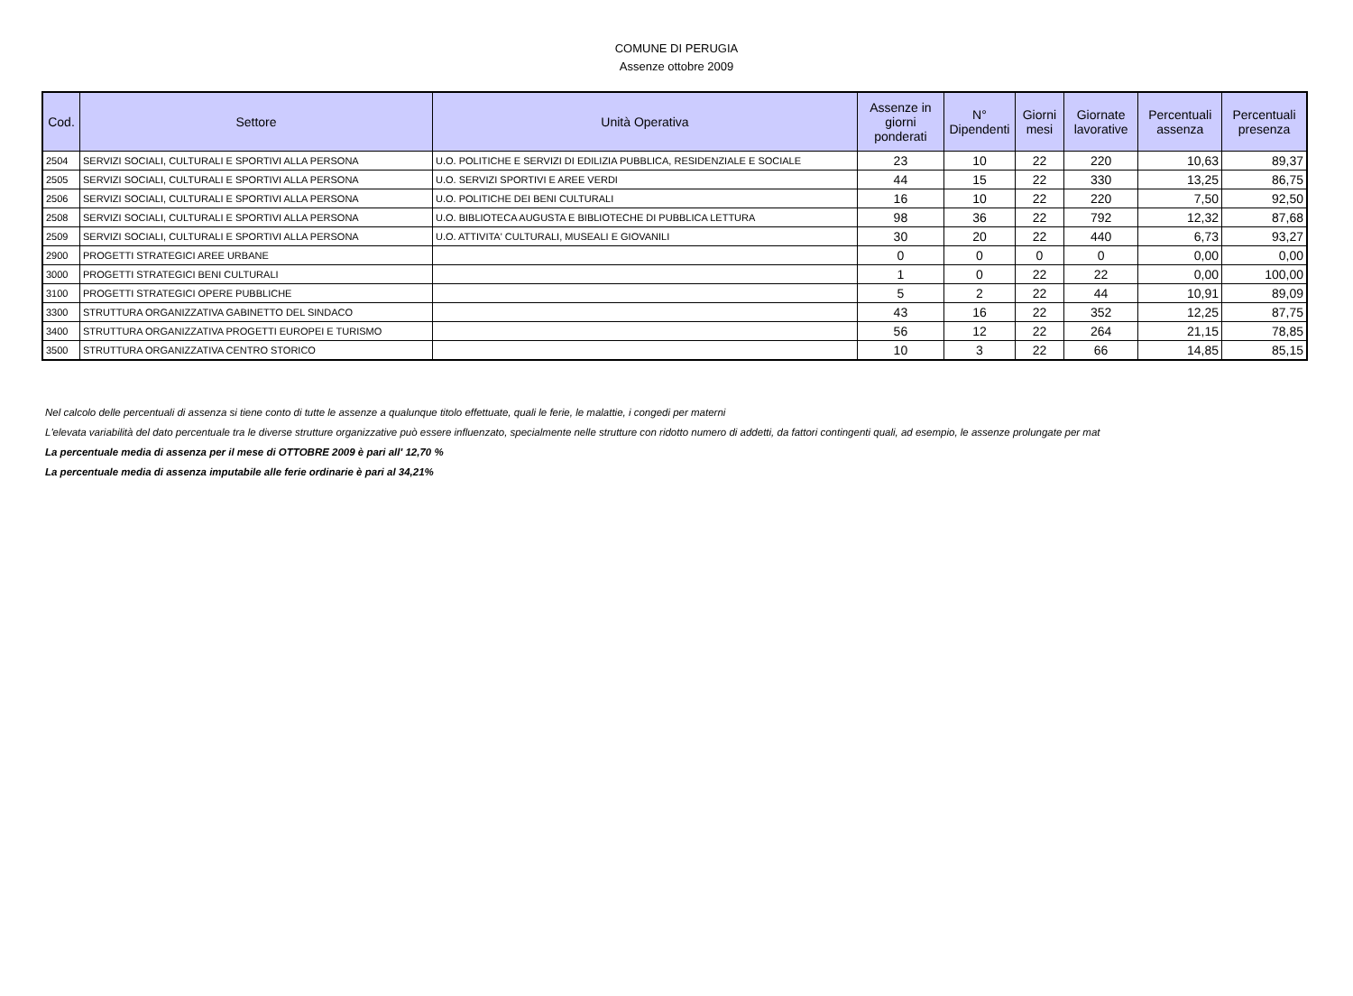COMUNE DI PERUGIA
Assenze ottobre 2009
| Cod. | Settore | Unità Operativa | Assenze in giorni ponderati | N° Dipendenti | Giorni mesi | Giornate lavorative | Percentuali assenza | Percentuali presenza |
| --- | --- | --- | --- | --- | --- | --- | --- | --- |
| 2504 | SERVIZI SOCIALI, CULTURALI E SPORTIVI ALLA PERSONA | U.O. POLITICHE E SERVIZI DI EDILIZIA PUBBLICA, RESIDENZIALE E SOCIALE | 23 | 10 | 22 | 220 | 10,63 | 89,37 |
| 2505 | SERVIZI SOCIALI, CULTURALI E SPORTIVI ALLA PERSONA | U.O. SERVIZI SPORTIVI E AREE VERDI | 44 | 15 | 22 | 330 | 13,25 | 86,75 |
| 2506 | SERVIZI SOCIALI, CULTURALI E SPORTIVI ALLA PERSONA | U.O. POLITICHE DEI BENI CULTURALI | 16 | 10 | 22 | 220 | 7,50 | 92,50 |
| 2508 | SERVIZI SOCIALI, CULTURALI E SPORTIVI ALLA PERSONA | U.O. BIBLIOTECA AUGUSTA E BIBLIOTECHE DI PUBBLICA LETTURA | 98 | 36 | 22 | 792 | 12,32 | 87,68 |
| 2509 | SERVIZI SOCIALI, CULTURALI E SPORTIVI ALLA PERSONA | U.O. ATTIVITA' CULTURALI, MUSEALI E GIOVANILI | 30 | 20 | 22 | 440 | 6,73 | 93,27 |
| 2900 | PROGETTI STRATEGICI AREE URBANE | | 0 | 0 | 0 | 0 | 0,00 | 0,00 |
| 3000 | PROGETTI STRATEGICI BENI CULTURALI | | 1 | 0 | 22 | 22 | 0,00 | 100,00 |
| 3100 | PROGETTI STRATEGICI OPERE PUBBLICHE | | 5 | 2 | 22 | 44 | 10,91 | 89,09 |
| 3300 | STRUTTURA ORGANIZZATIVA GABINETTO DEL SINDACO | | 43 | 16 | 22 | 352 | 12,25 | 87,75 |
| 3400 | STRUTTURA ORGANIZZATIVA PROGETTI EUROPEI E TURISMO | | 56 | 12 | 22 | 264 | 21,15 | 78,85 |
| 3500 | STRUTTURA ORGANIZZATIVA CENTRO STORICO | | 10 | 3 | 22 | 66 | 14,85 | 85,15 |
Nel calcolo delle percentuali di assenza si tiene conto di tutte le assenze a qualunque titolo effettuate, quali le ferie, le malattie, i congedi per materni
L'elevata variabilità del dato percentuale tra le diverse strutture organizzative può essere influenzato, specialmente nelle strutture con ridotto numero di addetti, da fattori contingenti quali, ad esempio, le assenze prolungate per mat
La percentuale media di assenza per il mese di OTTOBRE 2009 è pari all' 12,70 %
La percentuale media di assenza imputabile alle ferie ordinarie è pari al 34,21%